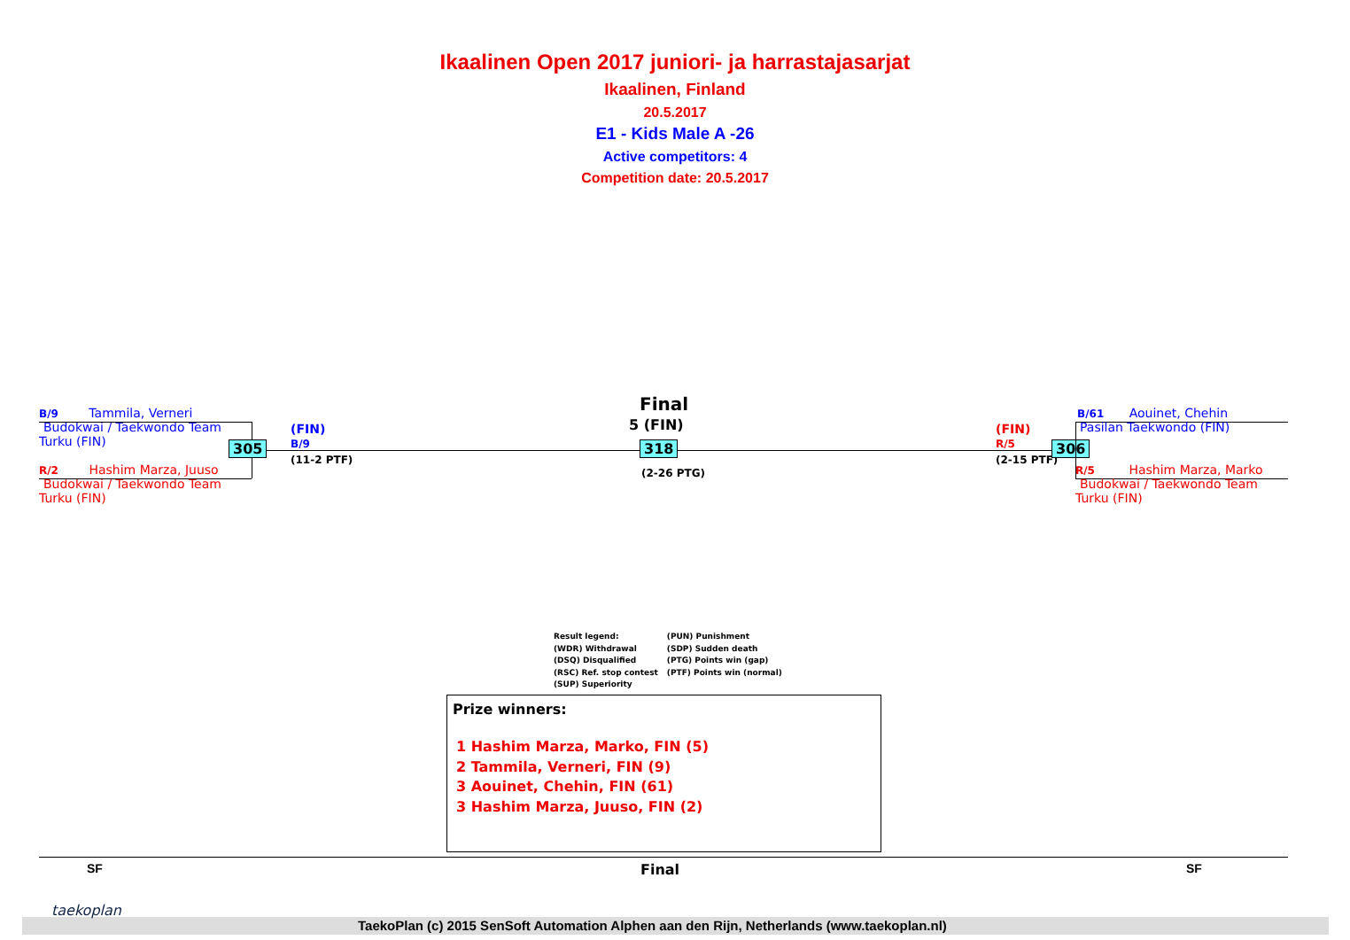Ikaalinen Open 2017 juniori- ja harrastajasarjat
Ikaalinen, Finland
20.5.2017
E1 - Kids Male A -26
Active competitors: 4
Competition date: 20.5.2017
B/9 Tammila, Verneri
Budokwai / Taekwondo Team
Turku (FIN)
R/2 Hashim Marza, Juuso
Budokwai / Taekwondo Team
Turku (FIN)
305
(FIN)
B/9
(11-2 PTF)
Final
5 (FIN)
318
(2-26 PTG)
(FIN)
R/5
(2-15 PTF)
306
B/61 Aouinet, Chehin
Pasilan Taekwondo (FIN)
R/5 Hashim Marza, Marko
Budokwai / Taekwondo Team
Turku (FIN)
Result legend:
(WDR) Withdrawal
(DSQ) Disqualified
(RSC) Ref. stop contest
(SUP) Superiority
(PUN) Punishment
(SDP) Sudden death
(PTG) Points win (gap)
(PTF) Points win (normal)
Prize winners:
1 Hashim Marza, Marko, FIN (5)
2 Tammila, Verneri, FIN (9)
3 Aouinet, Chehin, FIN (61)
3 Hashim Marza, Juuso, FIN (2)
SF Final SF
taekoplan
TaekoPlan (c) 2015 SenSoft Automation Alphen aan den Rijn, Netherlands (www.taekoplan.nl)